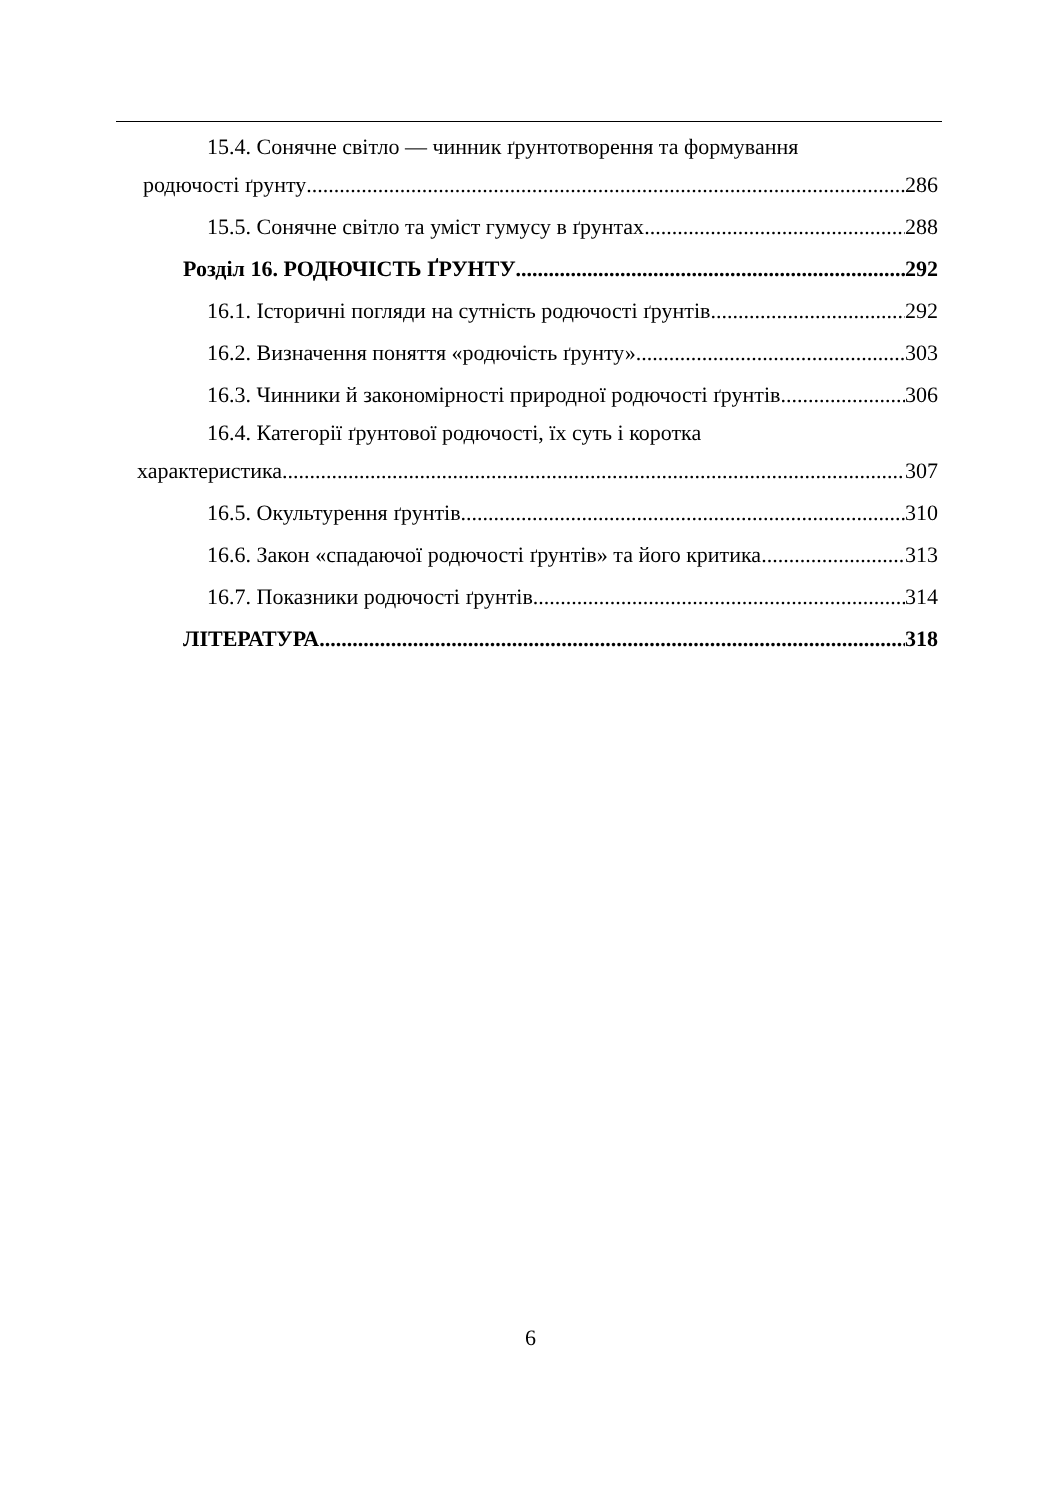15.4. Сонячне світло — чинник ґрунтотворення та формування
родючості ґрунту 286
15.5. Сонячне світло та уміст гумусу в ґрунтах 288
Розділ 16. РОДЮЧІСТЬ ҐРУНТУ 292
16.1. Історичні погляди на сутність родючості ґрунтів 292
16.2. Визначення поняття «родючість ґрунту» 303
16.3. Чинники й закономірності природної родючості ґрунтів 306
16.4. Категорії ґрунтової родючості, їх суть і коротка
характеристика 307
16.5. Окультурення ґрунтів 310
16.6. Закон «спадаючої родючості ґрунтів» та його критика 313
16.7. Показники родючості ґрунтів 314
ЛІТЕРАТУРА 318
6